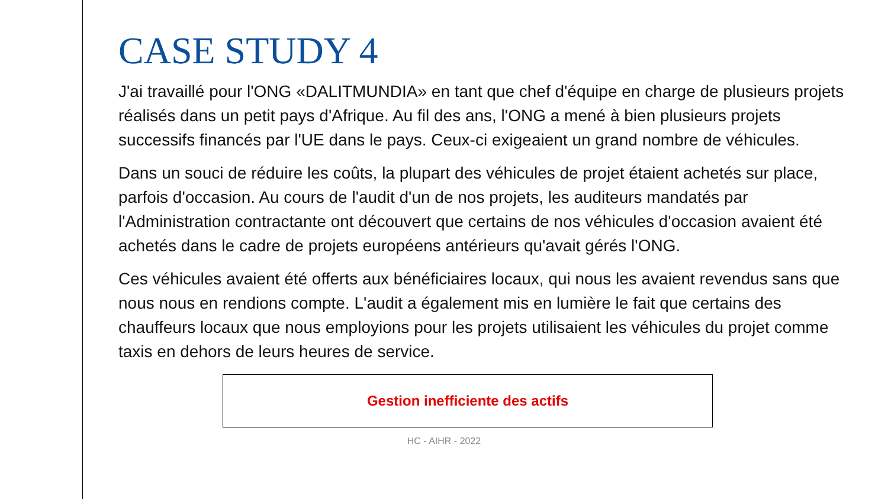CASE STUDY 4
J'ai travaillé pour l'ONG «DALITMUNDIA» en tant que chef d'équipe en charge de plusieurs projets réalisés dans un petit pays d'Afrique. Au fil des ans, l'ONG a mené à bien plusieurs projets successifs financés par l'UE dans le pays. Ceux-ci exigeaient un grand nombre de véhicules.
Dans un souci de réduire les coûts, la plupart des véhicules de projet étaient achetés sur place, parfois d'occasion. Au cours de l'audit d'un de nos projets, les auditeurs mandatés par l'Administration contractante ont découvert que certains de nos véhicules d'occasion avaient été achetés dans le cadre de projets européens antérieurs qu'avait gérés l'ONG.
Ces véhicules avaient été offerts aux bénéficiaires locaux, qui nous les avaient revendus sans que nous nous en rendions compte. L'audit a également mis en lumière le fait que certains des chauffeurs locaux que nous employions pour les projets utilisaient les véhicules du projet comme taxis en dehors de leurs heures de service.
Gestion inefficiente des actifs
HC - AIHR - 2022